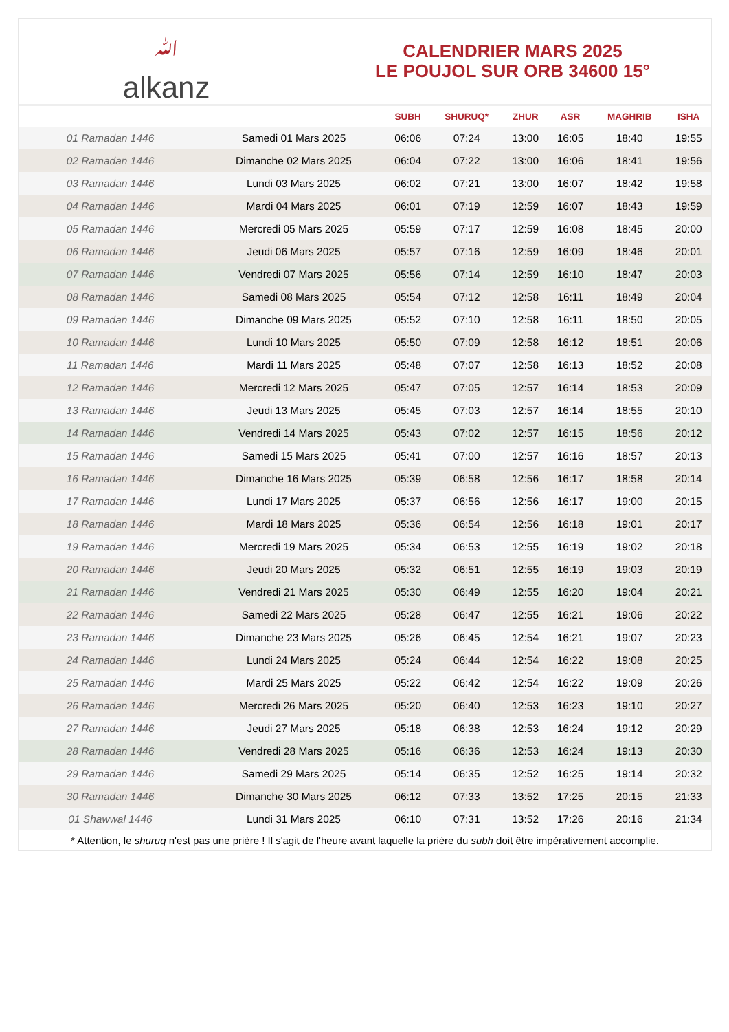ﷲ
alkanz
CALENDRIER MARS 2025
LE POUJOL SUR ORB 34600 15°
| | | SUBH | SHURUQ* | ZHUR | ASR | MAGHRIB | ISHA |
| --- | --- | --- | --- | --- | --- | --- | --- |
| 01 Ramadan 1446 | Samedi 01 Mars 2025 | 06:06 | 07:24 | 13:00 | 16:05 | 18:40 | 19:55 |
| 02 Ramadan 1446 | Dimanche 02 Mars 2025 | 06:04 | 07:22 | 13:00 | 16:06 | 18:41 | 19:56 |
| 03 Ramadan 1446 | Lundi 03 Mars 2025 | 06:02 | 07:21 | 13:00 | 16:07 | 18:42 | 19:58 |
| 04 Ramadan 1446 | Mardi 04 Mars 2025 | 06:01 | 07:19 | 12:59 | 16:07 | 18:43 | 19:59 |
| 05 Ramadan 1446 | Mercredi 05 Mars 2025 | 05:59 | 07:17 | 12:59 | 16:08 | 18:45 | 20:00 |
| 06 Ramadan 1446 | Jeudi 06 Mars 2025 | 05:57 | 07:16 | 12:59 | 16:09 | 18:46 | 20:01 |
| 07 Ramadan 1446 | Vendredi 07 Mars 2025 | 05:56 | 07:14 | 12:59 | 16:10 | 18:47 | 20:03 |
| 08 Ramadan 1446 | Samedi 08 Mars 2025 | 05:54 | 07:12 | 12:58 | 16:11 | 18:49 | 20:04 |
| 09 Ramadan 1446 | Dimanche 09 Mars 2025 | 05:52 | 07:10 | 12:58 | 16:11 | 18:50 | 20:05 |
| 10 Ramadan 1446 | Lundi 10 Mars 2025 | 05:50 | 07:09 | 12:58 | 16:12 | 18:51 | 20:06 |
| 11 Ramadan 1446 | Mardi 11 Mars 2025 | 05:48 | 07:07 | 12:58 | 16:13 | 18:52 | 20:08 |
| 12 Ramadan 1446 | Mercredi 12 Mars 2025 | 05:47 | 07:05 | 12:57 | 16:14 | 18:53 | 20:09 |
| 13 Ramadan 1446 | Jeudi 13 Mars 2025 | 05:45 | 07:03 | 12:57 | 16:14 | 18:55 | 20:10 |
| 14 Ramadan 1446 | Vendredi 14 Mars 2025 | 05:43 | 07:02 | 12:57 | 16:15 | 18:56 | 20:12 |
| 15 Ramadan 1446 | Samedi 15 Mars 2025 | 05:41 | 07:00 | 12:57 | 16:16 | 18:57 | 20:13 |
| 16 Ramadan 1446 | Dimanche 16 Mars 2025 | 05:39 | 06:58 | 12:56 | 16:17 | 18:58 | 20:14 |
| 17 Ramadan 1446 | Lundi 17 Mars 2025 | 05:37 | 06:56 | 12:56 | 16:17 | 19:00 | 20:15 |
| 18 Ramadan 1446 | Mardi 18 Mars 2025 | 05:36 | 06:54 | 12:56 | 16:18 | 19:01 | 20:17 |
| 19 Ramadan 1446 | Mercredi 19 Mars 2025 | 05:34 | 06:53 | 12:55 | 16:19 | 19:02 | 20:18 |
| 20 Ramadan 1446 | Jeudi 20 Mars 2025 | 05:32 | 06:51 | 12:55 | 16:19 | 19:03 | 20:19 |
| 21 Ramadan 1446 | Vendredi 21 Mars 2025 | 05:30 | 06:49 | 12:55 | 16:20 | 19:04 | 20:21 |
| 22 Ramadan 1446 | Samedi 22 Mars 2025 | 05:28 | 06:47 | 12:55 | 16:21 | 19:06 | 20:22 |
| 23 Ramadan 1446 | Dimanche 23 Mars 2025 | 05:26 | 06:45 | 12:54 | 16:21 | 19:07 | 20:23 |
| 24 Ramadan 1446 | Lundi 24 Mars 2025 | 05:24 | 06:44 | 12:54 | 16:22 | 19:08 | 20:25 |
| 25 Ramadan 1446 | Mardi 25 Mars 2025 | 05:22 | 06:42 | 12:54 | 16:22 | 19:09 | 20:26 |
| 26 Ramadan 1446 | Mercredi 26 Mars 2025 | 05:20 | 06:40 | 12:53 | 16:23 | 19:10 | 20:27 |
| 27 Ramadan 1446 | Jeudi 27 Mars 2025 | 05:18 | 06:38 | 12:53 | 16:24 | 19:12 | 20:29 |
| 28 Ramadan 1446 | Vendredi 28 Mars 2025 | 05:16 | 06:36 | 12:53 | 16:24 | 19:13 | 20:30 |
| 29 Ramadan 1446 | Samedi 29 Mars 2025 | 05:14 | 06:35 | 12:52 | 16:25 | 19:14 | 20:32 |
| 30 Ramadan 1446 | Dimanche 30 Mars 2025 | 06:12 | 07:33 | 13:52 | 17:25 | 20:15 | 21:33 |
| 01 Shawwal 1446 | Lundi 31 Mars 2025 | 06:10 | 07:31 | 13:52 | 17:26 | 20:16 | 21:34 |
* Attention, le shuruq n'est pas une prière ! Il s'agit de l'heure avant laquelle la prière du subh doit être impérativement accomplie.